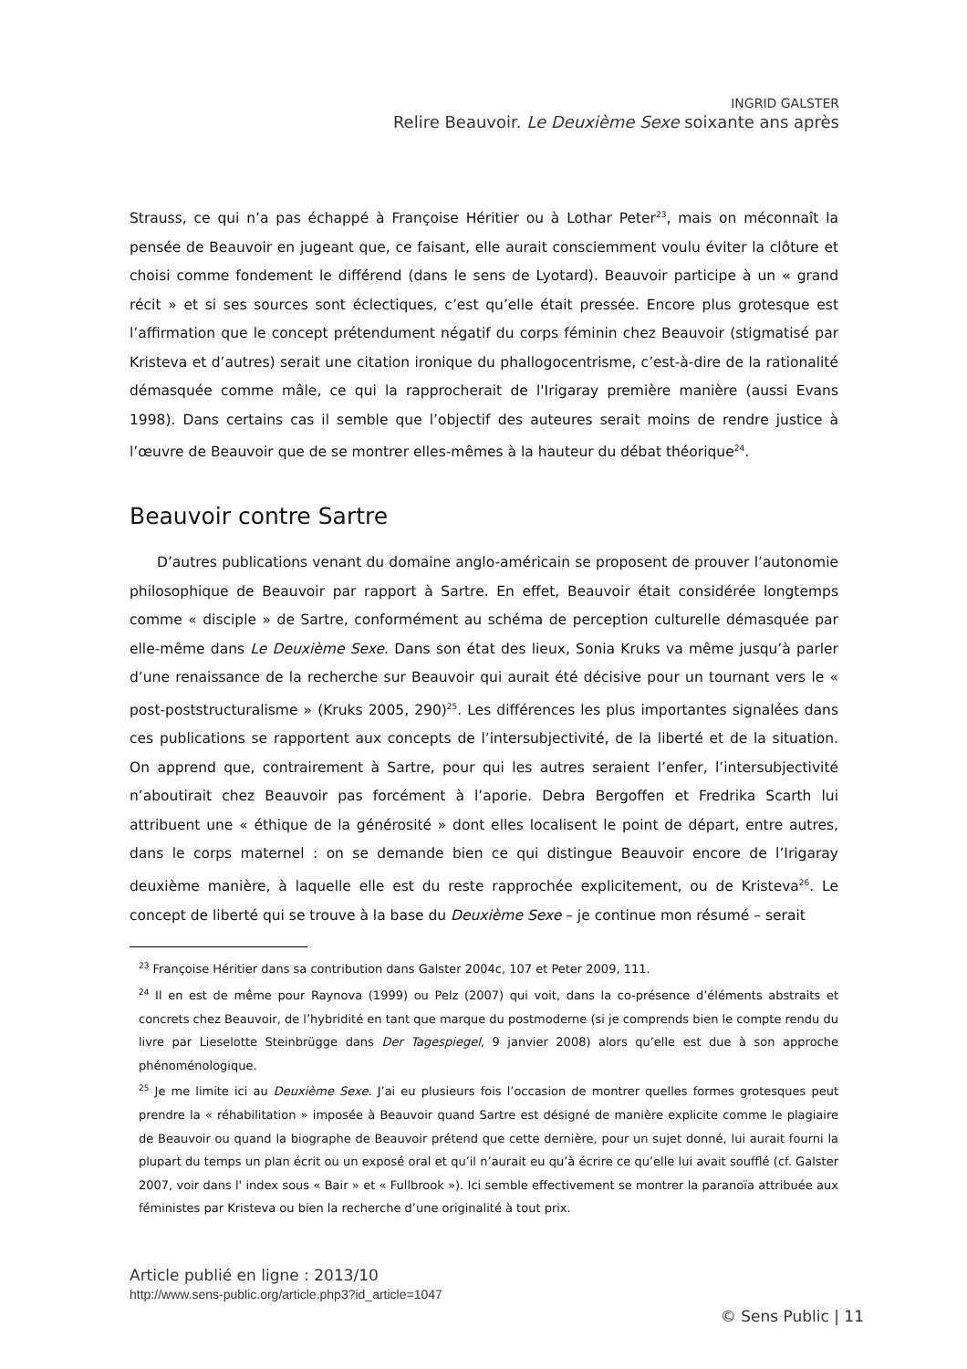INGRID GALSTER
Relire Beauvoir. Le Deuxième Sexe soixante ans après
Strauss, ce qui n’a pas échappé à Françoise Héritier ou à Lothar Peter<sup>23</sup>, mais on méconnaît la pensée de Beauvoir en jugeant que, ce faisant, elle aurait consciemment voulu éviter la clôture et choisi comme fondement le différend (dans le sens de Lyotard). Beauvoir participe à un « grand récit » et si ses sources sont éclectiques, c’est qu’elle était pressée. Encore plus grotesque est l’affirmation que le concept prétendument négatif du corps féminin chez Beauvoir (stigmatisé par Kristeva et d’autres) serait une citation ironique du phallogocentrisme, c’est-à-dire de la rationalité démasquée comme mâle, ce qui la rapprocherait de l'Irigaray première manière (aussi Evans 1998). Dans certains cas il semble que l’objectif des auteures serait moins de rendre justice à l’œuvre de Beauvoir que de se montrer elles-mêmes à la hauteur du débat théorique<sup>24</sup>.
Beauvoir contre Sartre
D’autres publications venant du domaine anglo-américain se proposent de prouver l’autonomie philosophique de Beauvoir par rapport à Sartre. En effet, Beauvoir était considérée longtemps comme « disciple » de Sartre, conformément au schéma de perception culturelle démasquée par elle-même dans Le Deuxième Sexe. Dans son état des lieux, Sonia Kruks va même jusqu’à parler d’une renaissance de la recherche sur Beauvoir qui aurait été décisive pour un tournant vers le « post-poststructuralisme » (Kruks 2005, 290)<sup>25</sup>. Les différences les plus importantes signalées dans ces publications se rapportent aux concepts de l’intersubjectivité, de la liberté et de la situation. On apprend que, contrairement à Sartre, pour qui les autres seraient l’enfer, l’intersubjectivité n’aboutirait chez Beauvoir pas forcément à l’aporie. Debra Bergoffen et Fredrika Scarth lui attribuent une « éthique de la générosité » dont elles localisent le point de départ, entre autres, dans le corps maternel : on se demande bien ce qui distingue Beauvoir encore de l’Irigaray deuxième manière, à laquelle elle est du reste rapprochée explicitement, ou de Kristeva<sup>26</sup>. Le concept de liberté qui se trouve à la base du Deuxième Sexe – je continue mon résumé – serait
<sup>23</sup> Françoise Héritier dans sa contribution dans Galster 2004c, 107 et Peter 2009, 111.
<sup>24</sup> Il en est de même pour Raynova (1999) ou Pelz (2007) qui voit, dans la co-présence d’éléments abstraits et concrets chez Beauvoir, de l’hybridité en tant que marque du postmoderne (si je comprends bien le compte rendu du livre par Lieselotte Steinbrügge dans Der Tagespiegel, 9 janvier 2008) alors qu’elle est due à son approche phénoménologique.
<sup>25</sup> Je me limite ici au Deuxième Sexe. J’ai eu plusieurs fois l’occasion de montrer quelles formes grotesques peut prendre la « réhabilitation » imposée à Beauvoir quand Sartre est désigné de manière explicite comme le plagiaire de Beauvoir ou quand la biographe de Beauvoir prétend que cette dernière, pour un sujet donné, lui aurait fourni la plupart du temps un plan écrit ou un exposé oral et qu’il n’aurait eu qu’à écrire ce qu’elle lui avait soufflé (cf. Galster 2007, voir dans l' index sous « Bair » et « Fullbrook »). Ici semble effectivement se montrer la paranoïa attribuée aux féministes par Kristeva ou bien la recherche d’une originalité à tout prix.
Article publié en ligne : 2013/10
http://www.sens-public.org/article.php3?id_article=1047
© Sens Public | 11